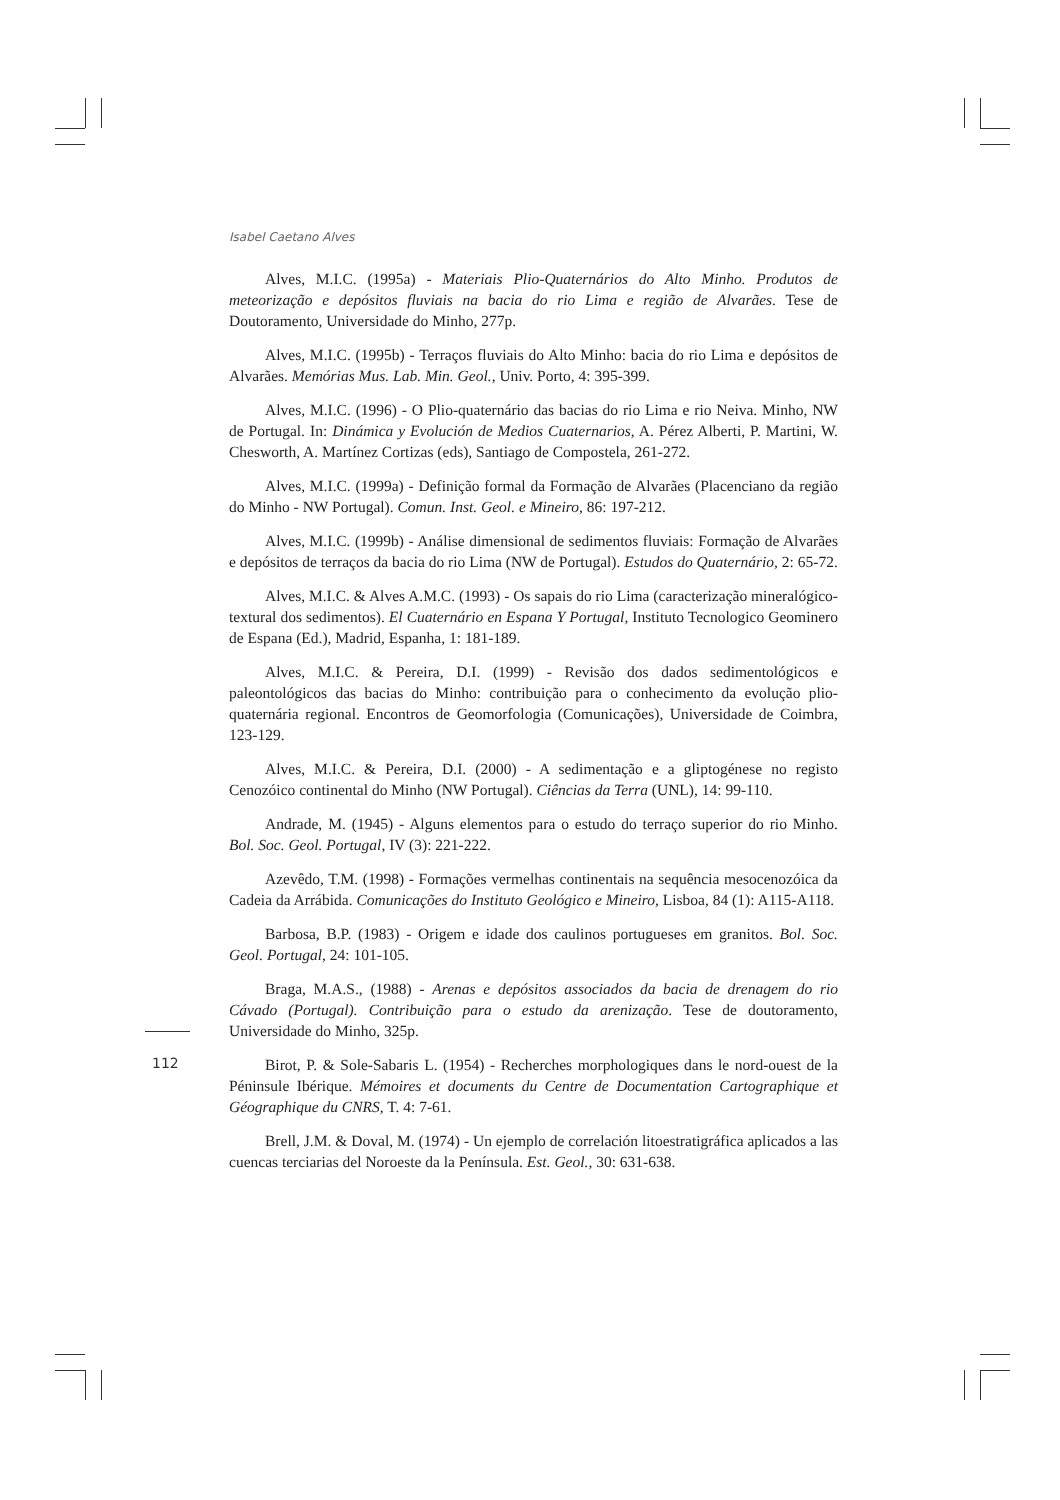Isabel Caetano Alves
Alves, M.I.C. (1995a) - Materiais Plio-Quaternários do Alto Minho. Produtos de meteorização e depósitos fluviais na bacia do rio Lima e região de Alvarães. Tese de Doutoramento, Universidade do Minho, 277p.
Alves, M.I.C. (1995b) - Terraços fluviais do Alto Minho: bacia do rio Lima e depósitos de Alvarães. Memórias Mus. Lab. Min. Geol., Univ. Porto, 4: 395-399.
Alves, M.I.C. (1996) - O Plio-quaternário das bacias do rio Lima e rio Neiva. Minho, NW de Portugal. In: Dinámica y Evolución de Medios Cuaternarios, A. Pérez Alberti, P. Martini, W. Chesworth, A. Martínez Cortizas (eds), Santiago de Compostela, 261-272.
Alves, M.I.C. (1999a) - Definição formal da Formação de Alvarães (Placenciano da região do Minho - NW Portugal). Comun. Inst. Geol. e Mineiro, 86: 197-212.
Alves, M.I.C. (1999b) - Análise dimensional de sedimentos fluviais: Formação de Alvarães e depósitos de terraços da bacia do rio Lima (NW de Portugal). Estudos do Quaternário, 2: 65-72.
Alves, M.I.C. & Alves A.M.C. (1993) - Os sapais do rio Lima (caracterização mineralógico-textural dos sedimentos). El Cuaternário en Espana Y Portugal, Instituto Tecnologico Geominero de Espana (Ed.), Madrid, Espanha, 1: 181-189.
Alves, M.I.C. & Pereira, D.I. (1999) - Revisão dos dados sedimentológicos e paleontológicos das bacias do Minho: contribuição para o conhecimento da evolução plio-quaternária regional. Encontros de Geomorfologia (Comunicações), Universidade de Coimbra, 123-129.
Alves, M.I.C. & Pereira, D.I. (2000) - A sedimentação e a gliptogénese no registo Cenozóico continental do Minho (NW Portugal). Ciências da Terra (UNL), 14: 99-110.
Andrade, M. (1945) - Alguns elementos para o estudo do terraço superior do rio Minho. Bol. Soc. Geol. Portugal, IV (3): 221-222.
Azevêdo, T.M. (1998) - Formações vermelhas continentais na sequência mesocenozóica da Cadeia da Arrábida. Comunicações do Instituto Geológico e Mineiro, Lisboa, 84 (1): A115-A118.
Barbosa, B.P. (1983) - Origem e idade dos caulinos portugueses em granitos. Bol. Soc. Geol. Portugal, 24: 101-105.
Braga, M.A.S., (1988) - Arenas e depósitos associados da bacia de drenagem do rio Cávado (Portugal). Contribuição para o estudo da arenização. Tese de doutoramento, Universidade do Minho, 325p.
Birot, P. & Sole-Sabaris L. (1954) - Recherches morphologiques dans le nord-ouest de la Péninsule Ibérique. Mémoires et documents du Centre de Documentation Cartographique et Géographique du CNRS, T. 4: 7-61.
Brell, J.M. & Doval, M. (1974) - Un ejemplo de correlación litoestratigráfica aplicados a las cuencas terciarias del Noroeste da la Península. Est. Geol., 30: 631-638.
112